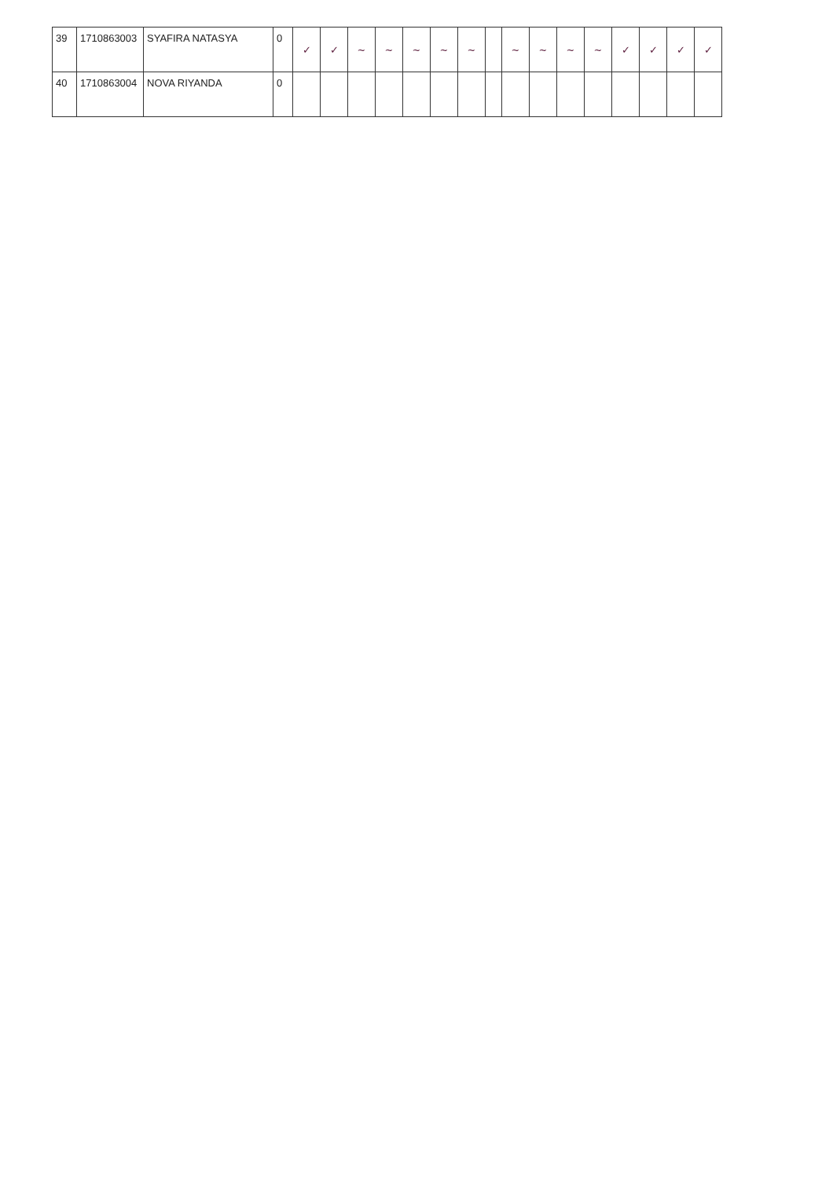| 39 | 1710863003 | SYAFIRA NATASYA | 0 | ✓ | ✓ | ~ | ~ | ~ | ~ | ~ | | ~ | ~ | ~ | ~ | ✓ | ✓ | ✓ | ✓ |
| 40 | 1710863004 | NOVA RIYANDA | 0 | | | | | | | | | | | | | | | | |